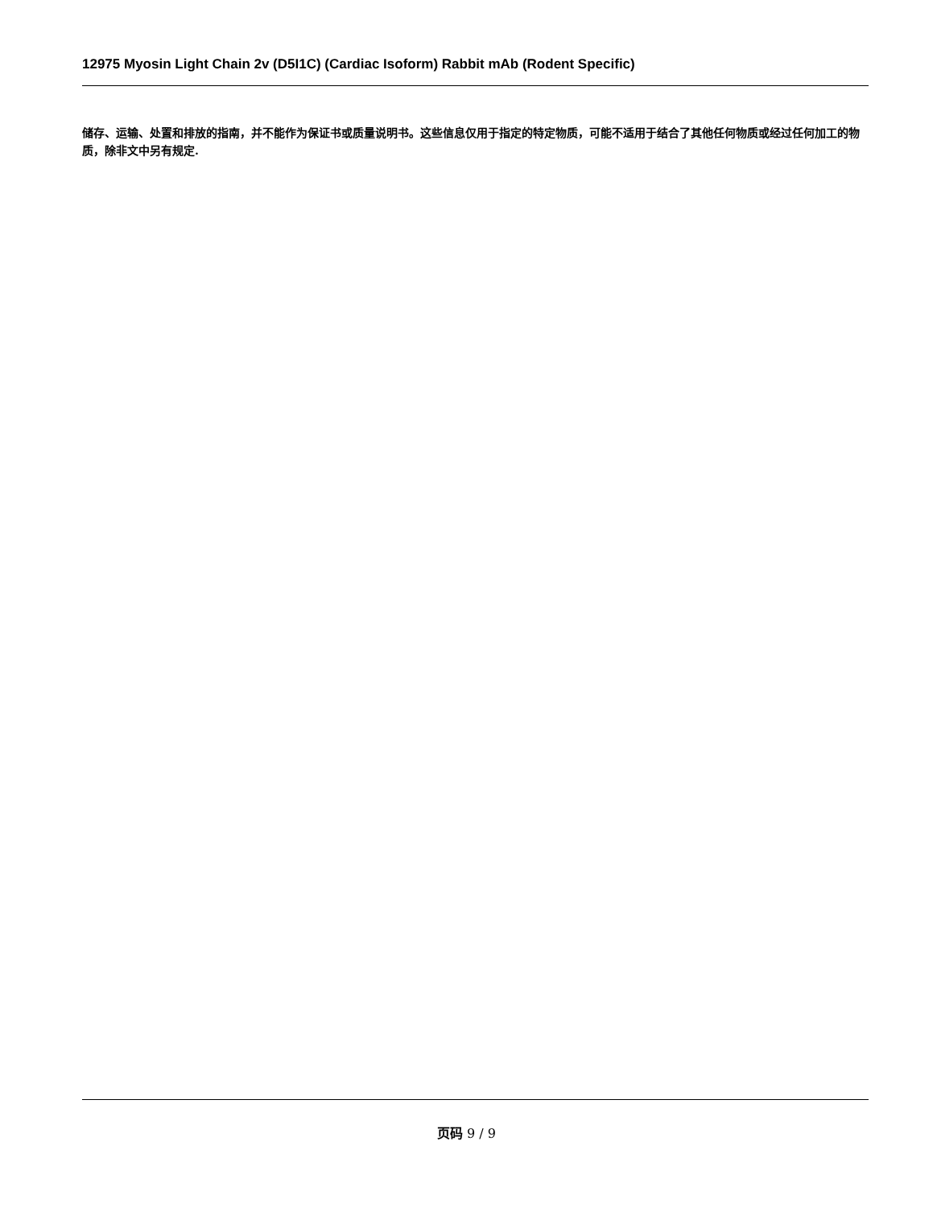12975 Myosin Light Chain 2v (D5I1C) (Cardiac Isoform) Rabbit mAb (Rodent Specific)
储存、运输、处置和排放的指南，并不能作为保证书或质量说明书。这些信息仅用于指定的特定物质，可能不适用于结合了其他任何物质或经过任何加工的物质，除非文中另有规定.
页码 9 / 9